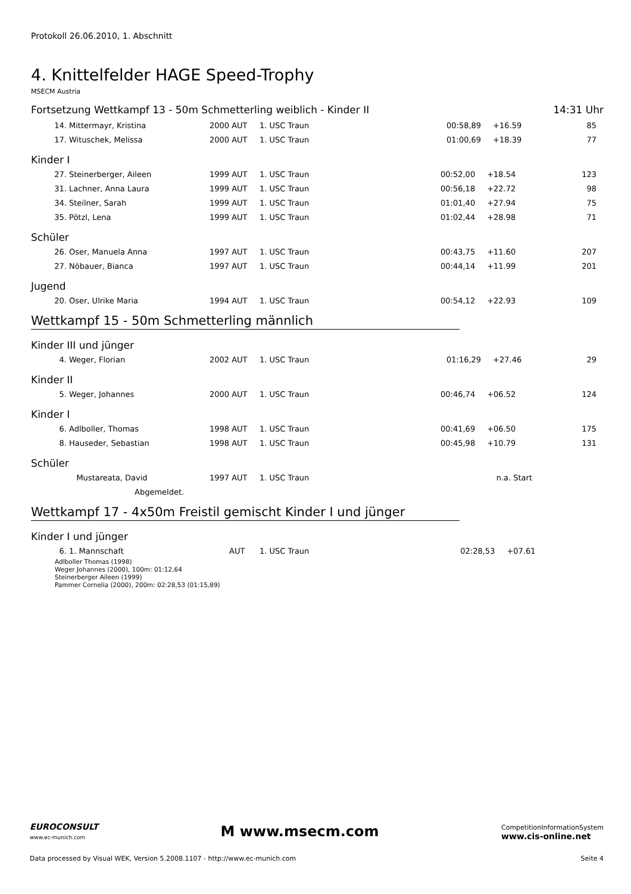Protokoll 26.06.2010, 1. Abschnitt
4. Knittelfelder HAGE Speed-Trophy
MSECM Austria
Fortsetzung Wettkampf 13 - 50m Schmetterling weiblich - Kinder II 14:31 Uhr
| 14. | Mittermayr, Kristina | 2000 AUT | 1. USC Traun | 00:58,89 | +16.59 | 85 |
| 17. | Wituschek, Melissa | 2000 AUT | 1. USC Traun | 01:00,69 | +18.39 | 77 |
Kinder I
| 27. | Steinerberger, Aileen | 1999 AUT | 1. USC Traun | 00:52,00 | +18.54 | 123 |
| 31. | Lachner, Anna Laura | 1999 AUT | 1. USC Traun | 00:56,18 | +22.72 | 98 |
| 34. | Steilner, Sarah | 1999 AUT | 1. USC Traun | 01:01,40 | +27.94 | 75 |
| 35. | Pötzl, Lena | 1999 AUT | 1. USC Traun | 01:02,44 | +28.98 | 71 |
Schüler
| 26. | Oser, Manuela Anna | 1997 AUT | 1. USC Traun | 00:43,75 | +11.60 | 207 |
| 27. | Nöbauer, Bianca | 1997 AUT | 1. USC Traun | 00:44,14 | +11.99 | 201 |
Jugend
| 20. | Oser, Ulrike Maria | 1994 AUT | 1. USC Traun | 00:54,12 | +22.93 | 109 |
Wettkampf 15 - 50m Schmetterling männlich
Kinder III und jünger
| 4. | Weger, Florian | 2002 AUT | 1. USC Traun | 01:16,29 | +27.46 | 29 |
Kinder II
| 5. | Weger, Johannes | 2000 AUT | 1. USC Traun | 00:46,74 | +06.52 | 124 |
Kinder I
| 6. | Adlboller, Thomas | 1998 AUT | 1. USC Traun | 00:41,69 | +06.50 | 175 |
| 8. | Hauseder, Sebastian | 1998 AUT | 1. USC Traun | 00:45,98 | +10.79 | 131 |
Schüler
| | Mustareata, David | 1997 AUT | 1. USC Traun | | n.a. Start | |
| | Abgemeldet. | | | | | |
Wettkampf 17 - 4x50m Freistil gemischt Kinder I und jünger
Kinder I und jünger
| 6. | 1. Mannschaft | AUT | 1. USC Traun | 02:28,53 | +07.61 | |
Adlboller Thomas (1998)
Weger Johannes (2000), 100m: 01:12,64
Steinerberger Aileen (1999)
Pammer Cornelia (2000), 200m: 02:28,53 (01:15,89)
EUROCONSULT
www.ec-munich.com M www.msecm.com CompetitionInformationSystem
www.cis-online.net
Data processed by Visual WEK, Version 5.2008.1107 - http://www.ec-munich.com Seite 4